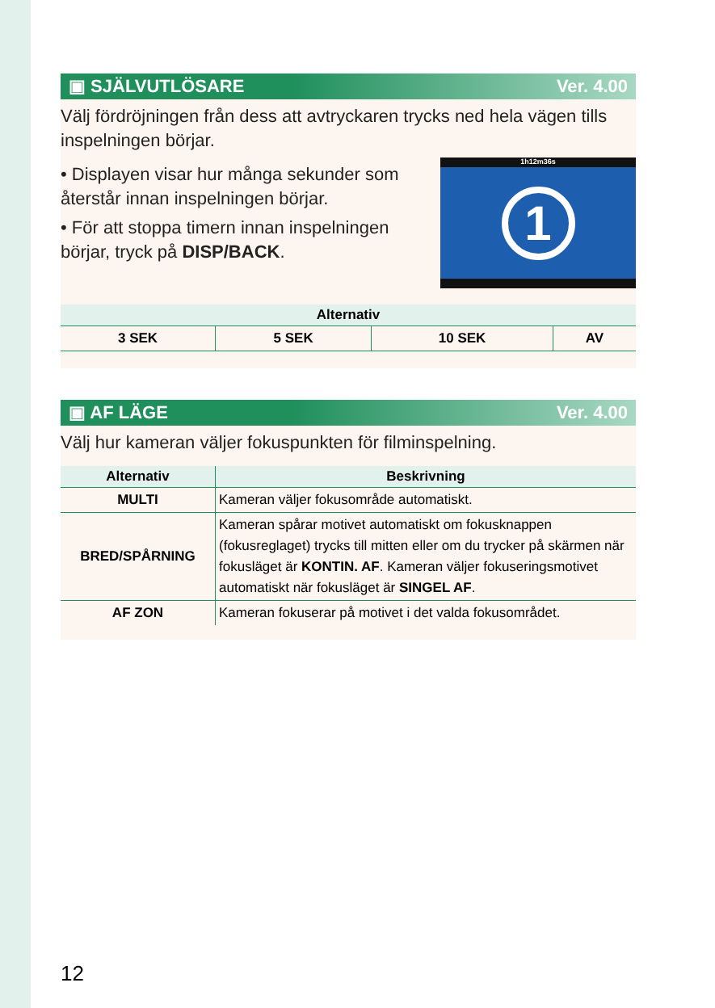▣ SJÄLVUTLÖSARE Ver. 4.00
Välj fördröjningen från dess att avtryckaren trycks ned hela vägen tills inspelningen börjar.
• Displayen visar hur många sekunder som återstår innan inspelningen börjar.
• För att stoppa timern innan inspelningen börjar, tryck på DISP/BACK.
1h12m36s
1
| Alternativ | | | |
| --- | --- | --- | --- |
| 3 SEK | 5 SEK | 10 SEK | AV |
▣ AF LÄGE Ver. 4.00
Välj hur kameran väljer fokuspunkten för filminspelning.
| Alternativ | Beskrivning |
| --- | --- |
| MULTI | Kameran väljer fokusområde automatiskt. |
| BRED/SPÅRNING | Kameran spårar motivet automatiskt om fokusknappen (fokusreglaget) trycks till mitten eller om du trycker på skärmen när fokusläget är KONTIN. AF . Kameran väljer fokuseringsmotivet automatiskt när fokusläget är SINGEL AF . |
| AF ZON | Kameran fokuserar på motivet i det valda fokusområdet. |
12